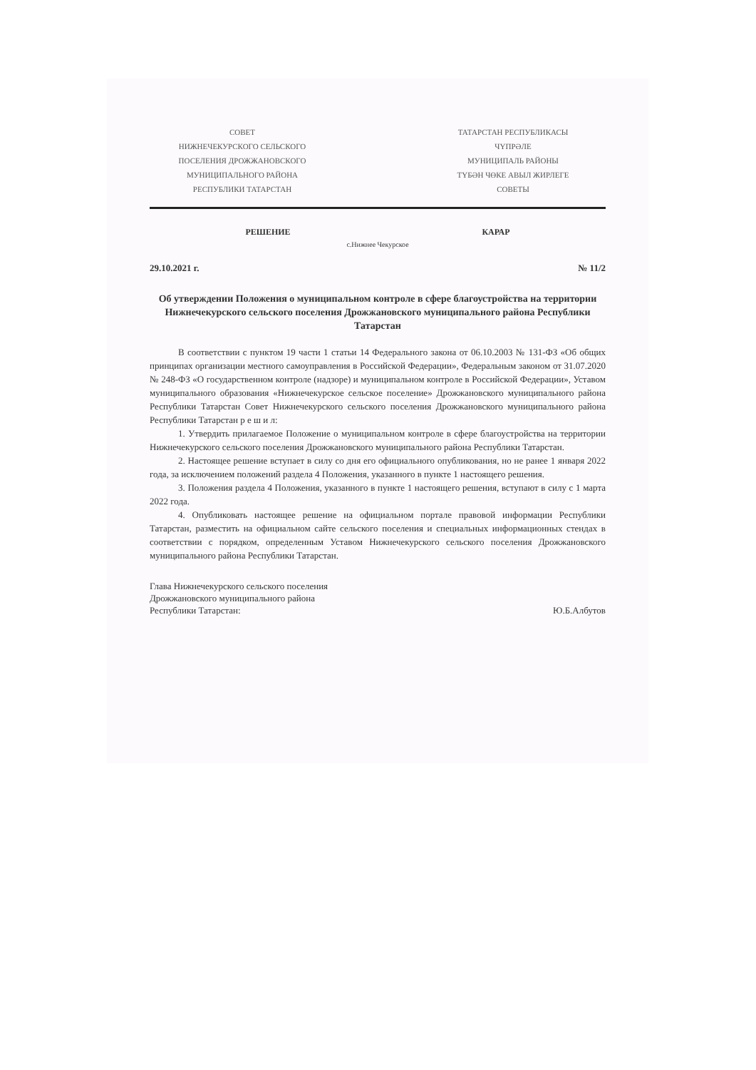СОВЕТ
НИЖНЕЧЕКУРСКОГО СЕЛЬСКОГО
ПОСЕЛЕНИЯ ДРОЖЖАНОВСКОГО
МУНИЦИПАЛЬНОГО РАЙОНА
РЕСПУБЛИКИ ТАТАРСТАН
ТАТАРСТАН РЕСПУБЛИКАСЫ
ЧҮПРӘЛЕ
МУНИЦИПАЛЬ РАЙОНЫ
ТҮБӘН ЧӨКЕ АВЫЛ ЖИРЛЕГЕ
СОВЕТЫ
РЕШЕНИЕ КАРАР
с.Нижнее Чекурское
29.10.2021 г. № 11/2
Об утверждении Положения о муниципальном контроле в сфере благоустройства на территории Нижнечекурского сельского поселения Дрожжановского муниципального района Республики Татарстан
В соответствии с пунктом 19 части 1 статьи 14 Федерального закона от 06.10.2003 № 131-ФЗ «Об общих принципах организации местного самоуправления в Российской Федерации», Федеральным законом от 31.07.2020 № 248-ФЗ «О государственном контроле (надзоре) и муниципальном контроле в Российской Федерации», Уставом муниципального образования «Нижнечекурское сельское поселение» Дрожжановского муниципального района Республики Татарстан Совет Нижнечекурского сельского поселения Дрожжановского муниципального района Республики Татарстан р е ш и л:
1. Утвердить прилагаемое Положение о муниципальном контроле в сфере благоустройства на территории Нижнечекурского сельского поселения Дрожжановского муниципального района Республики Татарстан.
2. Настоящее решение вступает в силу со дня его официального опубликования, но не ранее 1 января 2022 года, за исключением положений раздела 4 Положения, указанного в пункте 1 настоящего решения.
3. Положения раздела 4 Положения, указанного в пункте 1 настоящего решения, вступают в силу с 1 марта 2022 года.
4. Опубликовать настоящее решение на официальном портале правовой информации Республики Татарстан, разместить на официальном сайте сельского поселения и специальных информационных стендах в соответствии с порядком, определенным Уставом Нижнечекурского сельского поселения Дрожжановского муниципального района Республики Татарстан.
Глава Нижнечекурского сельского поселения
Дрожжановского муниципального района
Республики Татарстан:
Ю.Б.Албутов